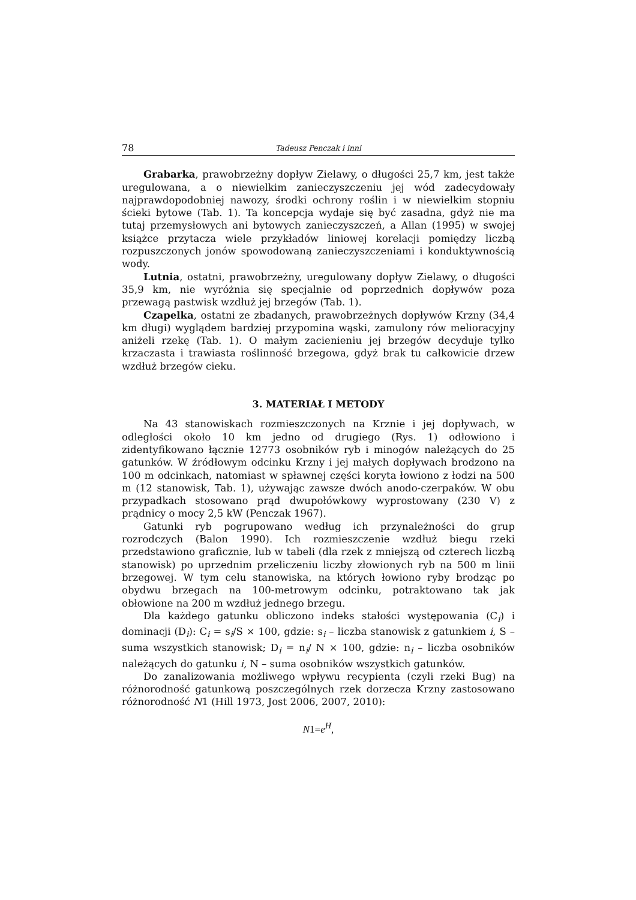78 Tadeusz Penczak i inni
Grabarka, prawobrzeżny dopływ Zielawy, o długości 25,7 km, jest także uregulowana, a o niewielkim zanieczyszczeniu jej wód zadecydowały najprawdopodobniej nawozy, środki ochrony roślin i w niewielkim stopniu ścieki bytowe (Tab. 1). Ta koncepcja wydaje się być zasadna, gdyż nie ma tutaj przemysłowych ani bytowych zanieczyszczeń, a Allan (1995) w swojej książce przytacza wiele przykładów liniowej korelacji pomiędzy liczbą rozpuszczonych jonów spowodowaną zanieczyszczeniami i konduktywnością wody.
Lutnia, ostatni, prawobrzeżny, uregulowany dopływ Zielawy, o długości 35,9 km, nie wyróżnia się specjalnie od poprzednich dopływów poza przewagą pastwisk wzdłuż jej brzegów (Tab. 1).
Czapelka, ostatni ze zbadanych, prawobrzeżnych dopływów Krzny (34,4 km długi) wyglądem bardziej przypomina wąski, zamulony rów melioracyjny aniżeli rzekę (Tab. 1). O małym zacienieniu jej brzegów decyduje tylko krzaczasta i trawiasta roślinność brzegowa, gdyż brak tu całkowicie drzew wzdłuż brzegów cieku.
3. MATERIAŁ I METODY
Na 43 stanowiskach rozmieszczonych na Krznie i jej dopływach, w odległości około 10 km jedno od drugiego (Rys. 1) odłowiono i zidentyfikowano łącznie 12773 osobników ryb i minogów należących do 25 gatunków. W źródłowym odcinku Krzny i jej małych dopływach brodzono na 100 m odcinkach, natomiast w spławnej części koryta łowiono z łodzi na 500 m (12 stanowisk, Tab. 1), używając zawsze dwóch anodo-czerpaków. W obu przypadkach stosowano prąd dwupołówkowy wyprostowany (230 V) z prądnicy o mocy 2,5 kW (Penczak 1967).
Gatunki ryb pogrupowano według ich przynależności do grup rozrodczych (Balon 1990). Ich rozmieszczenie wzdłuż biegu rzeki przedstawiono graficznie, lub w tabeli (dla rzek z mniejszą od czterech liczbą stanowisk) po uprzednim przeliczeniu liczby złowionych ryb na 500 m linii brzegowej. W tym celu stanowiska, na których łowiono ryby brodząc po obydwu brzegach na 100-metrowym odcinku, potraktowano tak jak obłowione na 200 m wzdłuż jednego brzegu.
Dla każdego gatunku obliczono indeks stałości występowania (C<sub>i</sub>) i dominacji (D<sub>i</sub>): C<sub>i</sub> = s<sub>i</sub>/S × 100, gdzie: s<sub>i</sub> – liczba stanowisk z gatunkiem i, S – suma wszystkich stanowisk; D<sub>i</sub> = n<sub>i</sub>/ N × 100, gdzie: n<sub>i</sub> – liczba osobników należących do gatunku i, N – suma osobników wszystkich gatunków.
Do zanalizowania możliwego wpływu recypienta (czyli rzeki Bug) na różnorodność gatunkową poszczególnych rzek dorzecza Krzny zastosowano różnorodność N1 (Hill 1973, Jost 2006, 2007, 2010):
N1=e<sup>H</sup>,